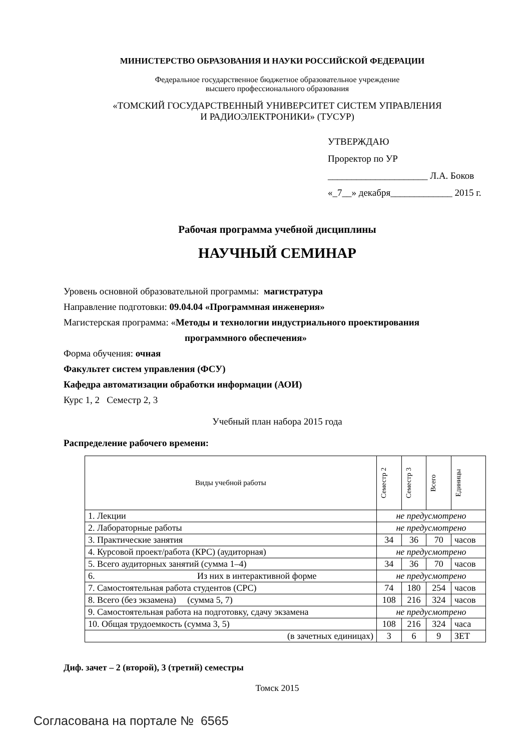МИНИСТЕРСТВО ОБРАЗОВАНИЯ И НАУКИ РОССИЙСКОЙ ФЕДЕРАЦИИ
Федеральное государственное бюджетное образовательное учреждение
высшего профессионального образования
«ТОМСКИЙ ГОСУДАРСТВЕННЫЙ УНИВЕРСИТЕТ СИСТЕМ УПРАВЛЕНИЯ
И РАДИОЭЛЕКТРОНИКИ» (ТУСУР)
УТВЕРЖДАЮ
Проректор по УР
_____________________ Л.А. Боков
«_7__» декабря_____________ 2015 г.
Рабочая программа учебной дисциплины
НАУЧНЫЙ СЕМИНАР
Уровень основной образовательной программы: магистратура
Направление подготовки: 09.04.04 «Программная инженерия»
Магистерская программа: «Методы и технологии индустриального проектирования
программного обеспечения»
Форма обучения: очная
Факультет систем управления (ФСУ)
Кафедра автоматизации обработки информации (АОИ)
Курс 1, 2 Семестр 2, 3
Учебный план набора 2015 года
Распределение рабочего времени:
| Виды учебной работы | Семестр 2 | Семестр 3 | Всего | Единицы |
| --- | --- | --- | --- | --- |
| 1. Лекции | не предусмотрено | | | |
| 2. Лабораторные работы | не предусмотрено | | | |
| 3. Практические занятия | 34 | 36 | 70 | часов |
| 4. Курсовой проект/работа (КРС) (аудиторная) | не предусмотрено | | | |
| 5. Всего аудиторных занятий (сумма 1–4) | 34 | 36 | 70 | часов |
| 6. Из них в интерактивной форме | не предусмотрено | | | |
| 7. Самостоятельная работа студентов (СРС) | 74 | 180 | 254 | часов |
| 8. Всего (без экзамена) (сумма 5, 7) | 108 | 216 | 324 | часов |
| 9. Самостоятельная работа на подготовку, сдачу экзамена | не предусмотрено | | | |
| 10. Общая трудоемкость (сумма 3, 5) | 108 | 216 | 324 | часа |
| (в зачетных единицах) | 3 | 6 | 9 | ЗЕТ |
Диф. зачет – 2 (второй), 3 (третий) семестры
Томск 2015
Согласована на портале № 6565